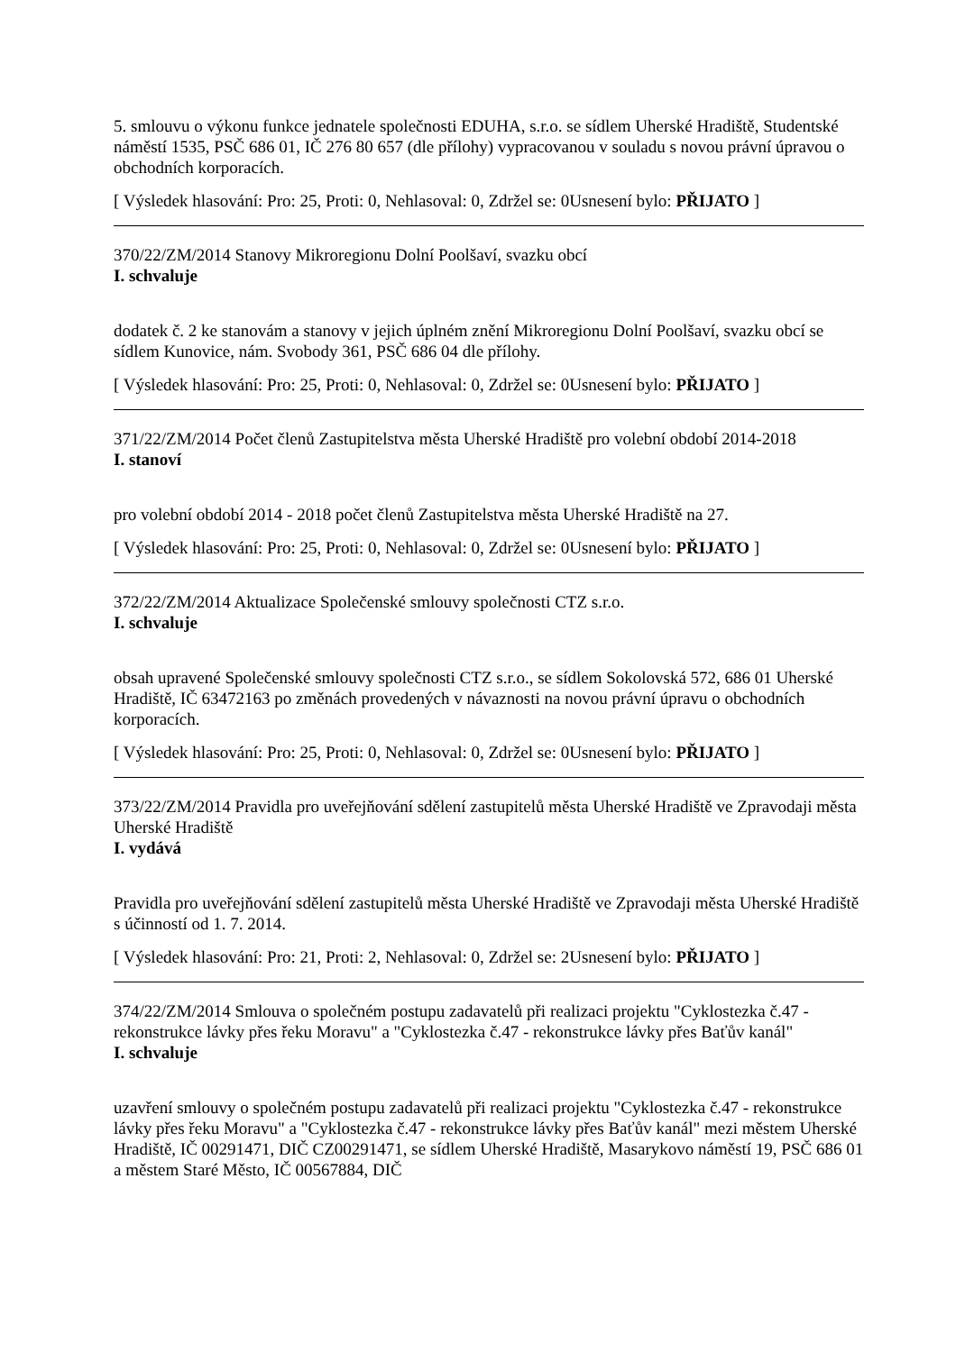5. smlouvu o výkonu funkce jednatele společnosti EDUHA, s.r.o. se sídlem Uherské Hradiště, Studentské náměstí 1535, PSČ 686 01, IČ 276 80 657 (dle přílohy) vypracovanou v souladu s novou právní úpravou o obchodních korporacích.
[ Výsledek hlasování: Pro: 25, Proti: 0, Nehlasoval: 0, Zdržel se: 0Usnesení bylo: PŘIJATO ]
370/22/ZM/2014 Stanovy Mikroregionu Dolní Poolšaví, svazku obcí
I. schvaluje
dodatek č. 2 ke stanovám a stanovy v jejich úplném znění Mikroregionu Dolní Poolšaví, svazku obcí se sídlem Kunovice, nám. Svobody 361, PSČ 686 04 dle přílohy.
[ Výsledek hlasování: Pro: 25, Proti: 0, Nehlasoval: 0, Zdržel se: 0Usnesení bylo: PŘIJATO ]
371/22/ZM/2014 Počet členů Zastupitelstva města Uherské Hradiště pro volební období 2014-2018
I. stanoví
pro volební období 2014 - 2018 počet členů Zastupitelstva města Uherské Hradiště na 27.
[ Výsledek hlasování: Pro: 25, Proti: 0, Nehlasoval: 0, Zdržel se: 0Usnesení bylo: PŘIJATO ]
372/22/ZM/2014 Aktualizace Společenské smlouvy společnosti CTZ s.r.o.
I. schvaluje
obsah upravené Společenské smlouvy společnosti CTZ s.r.o., se sídlem Sokolovská 572, 686 01 Uherské Hradiště, IČ 63472163 po změnách provedených v návaznosti na novou právní úpravu o obchodních korporacích.
[ Výsledek hlasování: Pro: 25, Proti: 0, Nehlasoval: 0, Zdržel se: 0Usnesení bylo: PŘIJATO ]
373/22/ZM/2014 Pravidla pro uveřejňování sdělení zastupitelů města Uherské Hradiště ve Zpravodaji města Uherské Hradiště
I. vydává
Pravidla pro uveřejňování sdělení zastupitelů města Uherské Hradiště ve Zpravodaji města Uherské Hradiště s účinností od 1. 7. 2014.
[ Výsledek hlasování: Pro: 21, Proti: 2, Nehlasoval: 0, Zdržel se: 2Usnesení bylo: PŘIJATO ]
374/22/ZM/2014 Smlouva o společném postupu zadavatelů při realizaci projektu "Cyklostezka č.47 - rekonstrukce lávky přes řeku Moravu" a "Cyklostezka č.47 - rekonstrukce lávky přes Baťův kanál"
I. schvaluje
uzavření smlouvy o společném postupu zadavatelů při realizaci projektu "Cyklostezka č.47 - rekonstrukce lávky přes řeku Moravu" a "Cyklostezka č.47 - rekonstrukce lávky přes Baťův kanál" mezi městem Uherské Hradiště, IČ 00291471, DIČ CZ00291471, se sídlem Uherské Hradiště, Masarykovo náměstí 19, PSČ 686 01 a městem Staré Město, IČ 00567884, DIČ